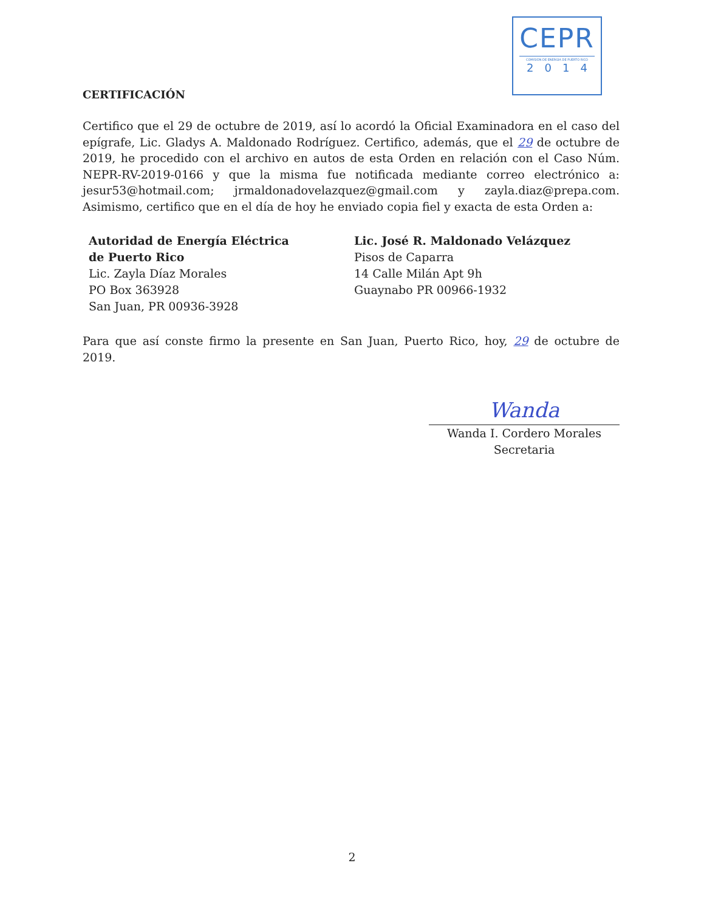CEPR
COMISIÓN DE ENERGÍA DE PUERTO RICO
2014
CERTIFICACIÓN
Certifico que el 29 de octubre de 2019, así lo acordó la Oficial Examinadora en el caso del epígrafe, Lic. Gladys A. Maldonado Rodríguez. Certifico, además, que el 29 de octubre de 2019, he procedido con el archivo en autos de esta Orden en relación con el Caso Núm. NEPR-RV-2019-0166 y que la misma fue notificada mediante correo electrónico a: jesur53@hotmail.com; jrmaldonadovelazquez@gmail.com y zayla.diaz@prepa.com. Asimismo, certifico que en el día de hoy he enviado copia fiel y exacta de esta Orden a:
Autoridad de Energía Eléctrica
de Puerto Rico
Lic. Zayla Díaz Morales
PO Box 363928
San Juan, PR 00936-3928
Lic. José R. Maldonado Velázquez
Pisos de Caparra
14 Calle Milán Apt 9h
Guaynabo PR 00966-1932
Para que así conste firmo la presente en San Juan, Puerto Rico, hoy, 29 de octubre de 2019.
Wanda
Wanda I. Cordero Morales
Secretaria
2